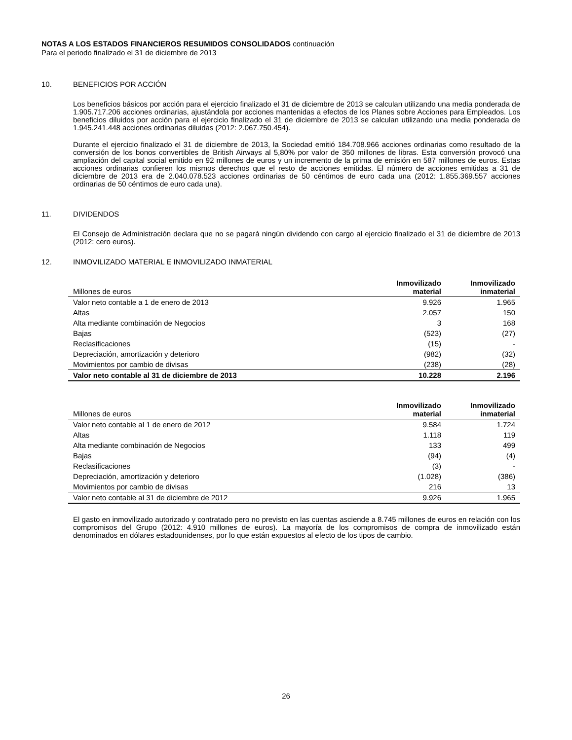NOTAS A LOS ESTADOS FINANCIEROS RESUMIDOS CONSOLIDADOS continuación
Para el periodo finalizado el 31 de diciembre de 2013
10. BENEFICIOS POR ACCIÓN
Los beneficios básicos por acción para el ejercicio finalizado el 31 de diciembre de 2013 se calculan utilizando una media ponderada de 1.905.717.206 acciones ordinarias, ajustándola por acciones mantenidas a efectos de los Planes sobre Acciones para Empleados. Los beneficios diluidos por acción para el ejercicio finalizado el 31 de diciembre de 2013 se calculan utilizando una media ponderada de 1.945.241.448 acciones ordinarias diluidas (2012: 2.067.750.454).
Durante el ejercicio finalizado el 31 de diciembre de 2013, la Sociedad emitió 184.708.966 acciones ordinarias como resultado de la conversión de los bonos convertibles de British Airways al 5,80% por valor de 350 millones de libras. Esta conversión provocó una ampliación del capital social emitido en 92 millones de euros y un incremento de la prima de emisión en 587 millones de euros. Estas acciones ordinarias confieren los mismos derechos que el resto de acciones emitidas. El número de acciones emitidas a 31 de diciembre de 2013 era de 2.040.078.523 acciones ordinarias de 50 céntimos de euro cada una (2012: 1.855.369.557 acciones ordinarias de 50 céntimos de euro cada una).
11. DIVIDENDOS
El Consejo de Administración declara que no se pagará ningún dividendo con cargo al ejercicio finalizado el 31 de diciembre de 2013 (2012: cero euros).
12. INMOVILIZADO MATERIAL E INMOVILIZADO INMATERIAL
| Millones de euros | Inmovilizado material | Inmovilizado inmaterial |
| --- | --- | --- |
| Valor neto contable a 1 de enero de 2013 | 9.926 | 1.965 |
| Altas | 2.057 | 150 |
| Alta mediante combinación de Negocios | 3 | 168 |
| Bajas | (523) | (27) |
| Reclasificaciones | (15) | - |
| Depreciación, amortización y deterioro | (982) | (32) |
| Movimientos por cambio de divisas | (238) | (28) |
| Valor neto contable al 31 de diciembre de 2013 | 10.228 | 2.196 |
| Millones de euros | Inmovilizado material | Inmovilizado inmaterial |
| --- | --- | --- |
| Valor neto contable al 1 de enero de 2012 | 9.584 | 1.724 |
| Altas | 1.118 | 119 |
| Alta mediante combinación de Negocios | 133 | 499 |
| Bajas | (94) | (4) |
| Reclasificaciones | (3) | - |
| Depreciación, amortización y deterioro | (1.028) | (386) |
| Movimientos por cambio de divisas | 216 | 13 |
| Valor neto contable al 31 de diciembre de 2012 | 9.926 | 1.965 |
El gasto en inmovilizado autorizado y contratado pero no previsto en las cuentas asciende a 8.745 millones de euros en relación con los compromisos del Grupo (2012: 4.910 millones de euros). La mayoría de los compromisos de compra de inmovilizado están denominados en dólares estadounidenses, por lo que están expuestos al efecto de los tipos de cambio.
26